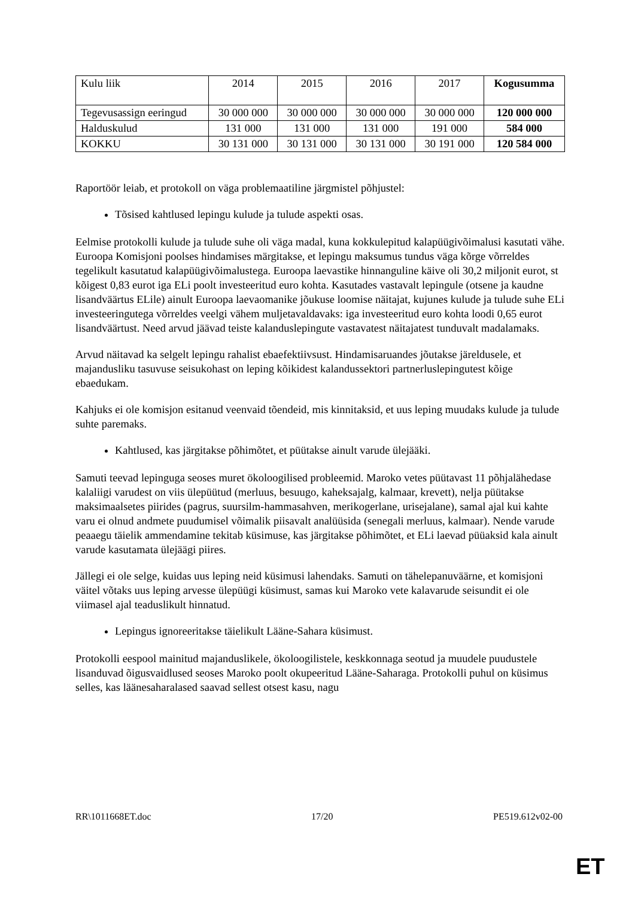| Kulu liik | 2014 | 2015 | 2016 | 2017 | Kogusumma |
| Tegevusassign eeringud | 30 000 000 | 30 000 000 | 30 000 000 | 30 000 000 | 120 000 000 |
| Halduskulud | 131 000 | 131 000 | 131 000 | 191 000 | 584 000 |
| KOKKU | 30 131 000 | 30 131 000 | 30 131 000 | 30 191 000 | 120 584 000 |
Raportöör leiab, et protokoll on väga problemaatiline järgmistel põhjustel:
Tõsised kahtlused lepingu kulude ja tulude aspekti osas.
Eelmise protokolli kulude ja tulude suhe oli väga madal, kuna kokkulepitud kalapüügivõimalusi kasutati vähe. Euroopa Komisjoni poolses hindamises märgitakse, et lepingu maksumus tundus väga kõrge võrreldes tegelikult kasutatud kalapüügivõimalustega. Euroopa laevastike hinnanguline käive oli 30,2 miljonit eurot, st kõigest 0,83 eurot iga ELi poolt investeeritud euro kohta. Kasutades vastavalt lepingule (otsene ja kaudne lisandväärtus ELile) ainult Euroopa laevaomanike jõukuse loomise näitajat, kujunes kulude ja tulude suhe ELi investeeringutega võrreldes veelgi vähem muljetavaldavaks: iga investeeritud euro kohta loodi 0,65 eurot lisandväärtust. Need arvud jäävad teiste kalanduslepingute vastavatest näitajatest tunduvalt madalamaks.
Arvud näitavad ka selgelt lepingu rahalist ebaefektiivsust. Hindamisaruandes jõutakse järeldusele, et majandusliku tasuvuse seisukohast on leping kõikidest kalandussektori partnerluslepingutest kõige ebaedukam.
Kahjuks ei ole komisjon esitanud veenvaid tõendeid, mis kinnitaksid, et uus leping muudaks kulude ja tulude suhte paremaks.
Kahtlused, kas järgitakse põhimõtet, et püütakse ainult varude ülejääki.
Samuti teevad lepinguga seoses muret ökoloogilised probleemid. Maroko vetes püütavast 11 põhjalähedase kalaliigi varudest on viis ülepüütud (merluus, besuugo, kaheksajalg, kalmaar, krevett), nelja püütakse maksimaalsetes piirides (pagrus, suursilm-hammasahven, merikogerlane, urisejalane), samal ajal kui kahte varu ei olnud andmete puudumisel võimalik piisavalt analüüsida (senegali merluus, kalmaar). Nende varude peaaegu täielik ammendamine tekitab küsimuse, kas järgitakse põhimõtet, et ELi laevad püüaksid kala ainult varude kasutamata ülejäägi piires.
Jällegi ei ole selge, kuidas uus leping neid küsimusi lahendaks. Samuti on tähelepanuväärne, et komisjoni väitel võtaks uus leping arvesse ülepüügi küsimust, samas kui Maroko vete kalavarude seisundit ei ole viimasel ajal teaduslikult hinnatud.
Lepingus ignoreeritakse täielikult Lääne-Sahara küsimust.
Protokolli eespool mainitud majanduslikele, ökoloogilistele, keskkonnaga seotud ja muudele puudustele lisanduvad õigusvaidlused seoses Maroko poolt okupeeritud Lääne-Saharaga. Protokolli puhul on küsimus selles, kas läänesaharalased saavad sellest otsest kasu, nagu
RR\1011668ET.doc 17/20 PE519.612v02-00
ET